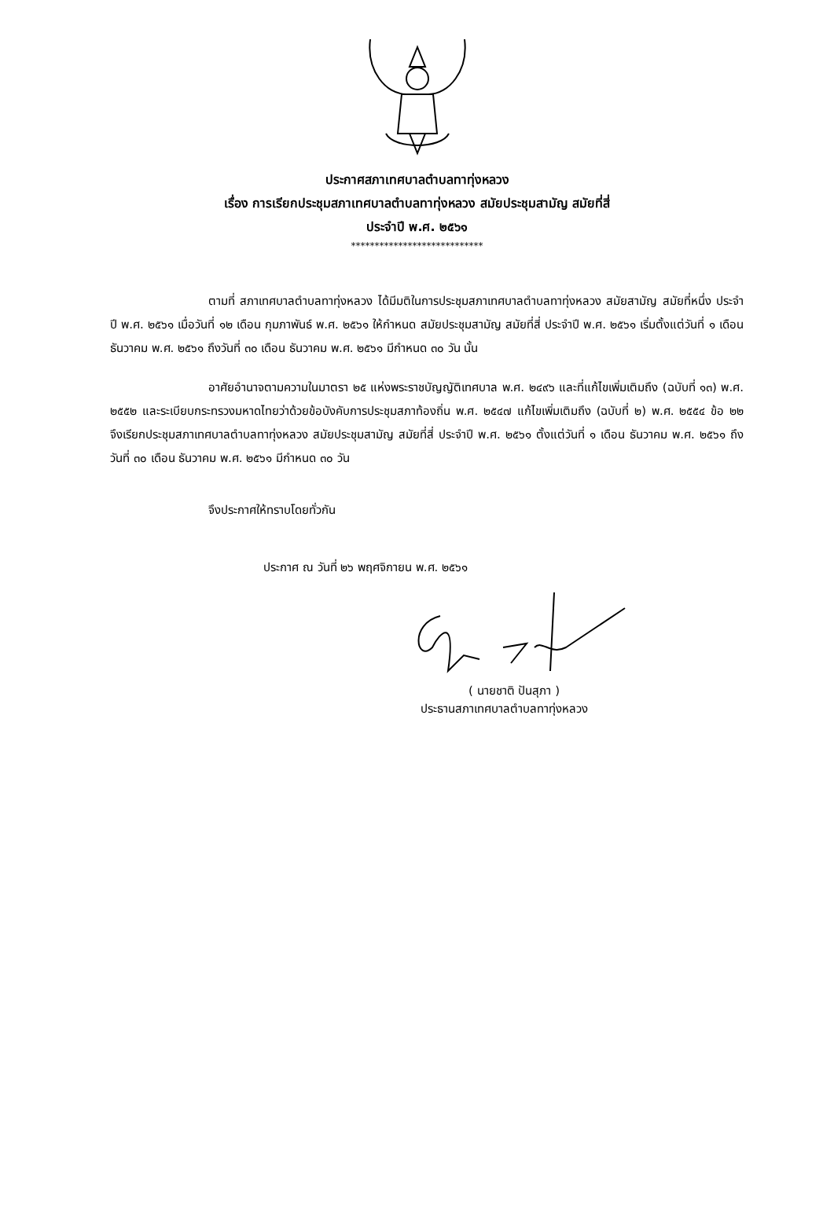ประกาศสภาเทศบาลตำบลทาทุ่งหลวง
เรื่อง การเรียกประชุมสภาเทศบาลตำบลทาทุ่งหลวง สมัยประชุมสามัญ สมัยที่สี่
ประจำปี พ.ศ. ๒๕๖๑
****************************
ตามที่ สภาเทศบาลตำบลทาทุ่งหลวง ได้มีมติในการประชุมสภาเทศบาลตำบลทาทุ่งหลวง สมัยสามัญ สมัยที่หนึ่ง ประจำปี พ.ศ. ๒๕๖๑ เมื่อวันที่ ๑๒ เดือน กุมภาพันธ์ พ.ศ. ๒๕๖๑ ให้กำหนด สมัยประชุมสามัญ สมัยที่สี่ ประจำปี พ.ศ. ๒๕๖๑ เริ่มตั้งแต่วันที่ ๑ เดือน ธันวาคม พ.ศ. ๒๕๖๑ ถึงวันที่ ๓๐ เดือน ธันวาคม พ.ศ. ๒๕๖๑ มีกำหนด ๓๐ วัน นั้น
อาศัยอำนาจตามความในมาตรา ๒๕ แห่งพระราชบัญญัติเทศบาล พ.ศ. ๒๔๙๖ และที่แก้ไขเพิ่มเติมถึง (ฉบับที่ ๑๓) พ.ศ. ๒๕๕๒ และระเบียบกระทรวงมหาดไทยว่าด้วยข้อบังคับการประชุมสภาท้องถิ่น พ.ศ. ๒๕๔๗ แก้ไขเพิ่มเติมถึง (ฉบับที่ ๒) พ.ศ. ๒๕๕๔ ข้อ ๒๒ จึงเรียกประชุมสภาเทศบาลตำบลทาทุ่งหลวง สมัยประชุมสามัญ สมัยที่สี่ ประจำปี พ.ศ. ๒๕๖๑ ตั้งแต่วันที่ ๑ เดือน ธันวาคม พ.ศ. ๒๕๖๑ ถึงวันที่ ๓๐ เดือน ธันวาคม พ.ศ. ๒๕๖๑ มีกำหนด ๓๐ วัน
จึงประกาศให้ทราบโดยทั่วกัน
ประกาศ ณ วันที่ ๒๖ พฤศจิกายน พ.ศ. ๒๕๖๑
( นายชาติ ปันสุภา )
ประธานสภาเทศบาลตำบลทาทุ่งหลวง